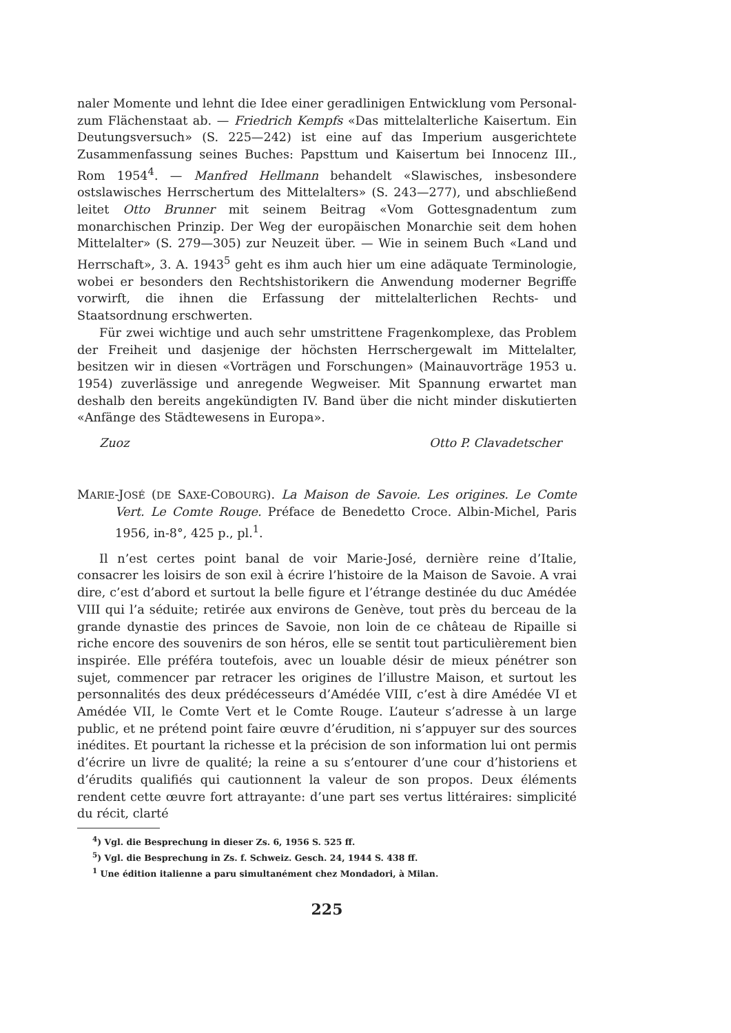naler Momente und lehnt die Idee einer geradlinigen Entwicklung vom Personal- zum Flächenstaat ab. — Friedrich Kempfs «Das mittelalterliche Kaisertum. Ein Deutungsversuch» (S. 225—242) ist eine auf das Imperium ausgerichtete Zusammenfassung seines Buches: Papsttum und Kaisertum bei Innocenz III., Rom 1954<sup>4</sup>. — Manfred Hellmann behandelt «Slawisches, insbesondere ostslawisches Herrschertum des Mittelalters» (S. 243—277), und abschließend leitet Otto Brunner mit seinem Beitrag «Vom Gottesgnadentum zum monarchischen Prinzip. Der Weg der europäischen Monarchie seit dem hohen Mittelalter» (S. 279—305) zur Neuzeit über. — Wie in seinem Buch «Land und Herrschaft», 3. A. 1943<sup>5</sup> geht es ihm auch hier um eine adäquate Terminologie, wobei er besonders den Rechtshistorikern die Anwendung moderner Begriffe vorwirft, die ihnen die Erfassung der mittelalterlichen Rechts- und Staatsordnung erschwerten.
Für zwei wichtige und auch sehr umstrittene Fragenkomplexe, das Problem der Freiheit und dasjenige der höchsten Herrschergewalt im Mittelalter, besitzen wir in diesen «Vorträgen und Forschungen» (Mainauvorträge 1953 u. 1954) zuverlässige und anregende Wegweiser. Mit Spannung erwartet man deshalb den bereits angekündigten IV. Band über die nicht minder diskutierten «Anfänge des Städtewesens in Europa».
Zuoz Otto P. Clavadetscher
MARIE-JOSÉ (DE SAXE-COBOURG). La Maison de Savoie. Les origines. Le Comte Vert. Le Comte Rouge. Préface de Benedetto Croce. Albin-Michel, Paris 1956, in-8°, 425 p., pl.<sup>1</sup>.
Il n’est certes point banal de voir Marie-José, dernière reine d’Italie, consacrer les loisirs de son exil à écrire l’histoire de la Maison de Savoie. A vrai dire, c’est d’abord et surtout la belle figure et l’étrange destinée du duc Amédée VIII qui l’a séduite; retirée aux environs de Genève, tout près du berceau de la grande dynastie des princes de Savoie, non loin de ce château de Ripaille si riche encore des souvenirs de son héros, elle se sentit tout particulièrement bien inspirée. Elle préféra toutefois, avec un louable désir de mieux pénétrer son sujet, commencer par retracer les origines de l’illustre Maison, et surtout les personnalités des deux prédécesseurs d’Amédée VIII, c’est à dire Amédée VI et Amédée VII, le Comte Vert et le Comte Rouge. L’auteur s’adresse à un large public, et ne prétend point faire œuvre d’érudition, ni s’appuyer sur des sources inédites. Et pourtant la richesse et la précision de son information lui ont permis d’écrire un livre de qualité; la reine a su s’entourer d’une cour d’historiens et d’érudits qualifiés qui cautionnent la valeur de son propos. Deux éléments rendent cette œuvre fort attrayante: d’une part ses vertus littéraires: simplicité du récit, clarté
<sup>4</sup>) Vgl. die Besprechung in dieser Zs. 6, 1956 S. 525 ff.
<sup>5</sup>) Vgl. die Besprechung in Zs. f. Schweiz. Gesch. 24, 1944 S. 438 ff.
<sup>1</sup> Une édition italienne a paru simultanément chez Mondadori, à Milan.
225